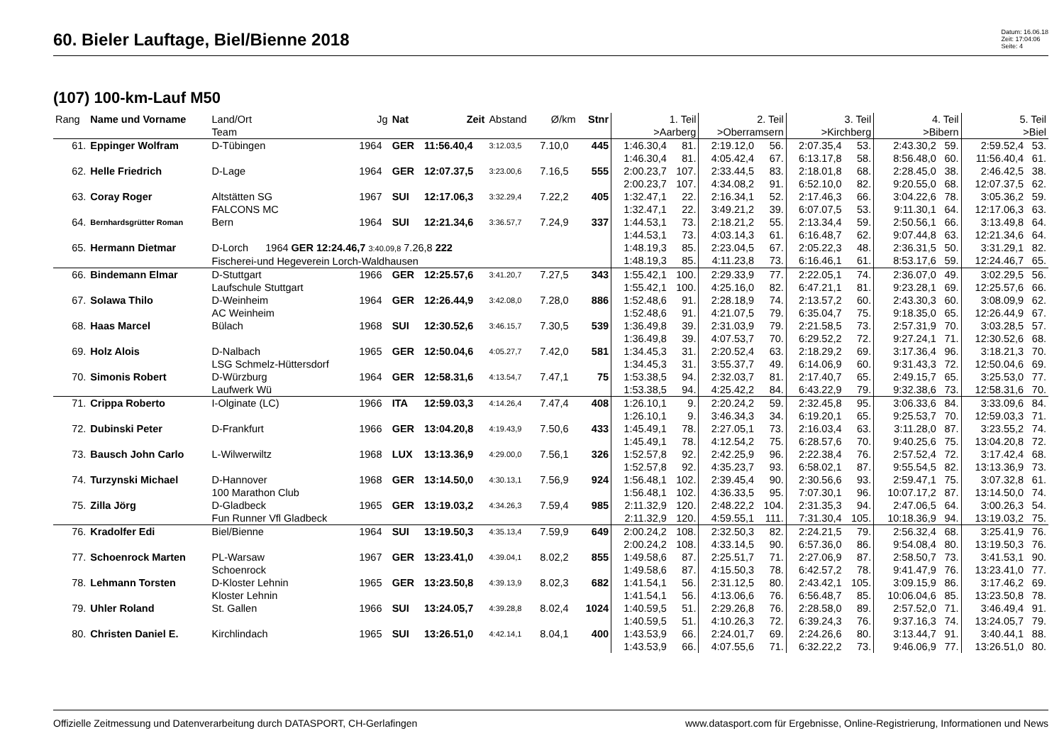60. Bieler Lauftage, Biel/Bienne 2018
Datum: 16.06.18
Zeit: 17:04:06
Seite: 4
(107) 100-km-Lauf M50
| Rang | Name und Vorname | Land/Ort Team | Jg | Nat | Zeit | Abstand | Ø/km | Stnr | 1. Teil >Aarberg | | 2. Teil >Oberramsern | | 3. Teil >Kirchberg | | 4. Teil >Bibern | | 5. Teil >Biel | |
| --- | --- | --- | --- | --- | --- | --- | --- | --- | --- | --- | --- | --- | --- | --- | --- | --- | --- | --- |
| 61. | Eppinger Wolfram | D-Tübingen | 1964 | GER | 11:56.40,4 | 3:12.03,5 | 7.10,0 | 445 | 1:46.30,4 1:46.30,4 | 81. 81. | 2:19.12,0 4:05.42,4 | 56. 67. | 2:07.35,4 6:13.17,8 | 53. 58. | 2:43.30,2 8:56.48,0 | 59. 60. | 2:59.52,4 11:56.40,4 | 53. 61. |
| 62. | Helle Friedrich | D-Lage | 1964 | GER | 12:07.37,5 | 3:23.00,6 | 7.16,5 | 555 | 2:00.23,7 2:00.23,7 | 107. 107. | 2:33.44,5 4:34.08,2 | 83. 91. | 2:18.01,8 6:52.10,0 | 68. 82. | 2:28.45,0 9:20.55,0 | 38. 68. | 2:46.42,5 12:07.37,5 | 38. 62. |
| 63. | Coray Roger | Altstätten SG FALCONS MC | 1967 | SUI | 12:17.06,3 | 3:32.29,4 | 7.22,2 | 405 | 1:32.47,1 1:32.47,1 | 22. 22. | 2:16.34,1 3:49.21,2 | 52. 39. | 2:17.46,3 6:07.07,5 | 66. 53. | 3:04.22,6 9:11.30,1 | 78. 64. | 3:05.36,2 12:17.06,3 | 59. 63. |
| 64. | Bernhardsgrütter Roman | Bern | 1964 | SUI | 12:21.34,6 | 3:36.57,7 | 7.24,9 | 337 | 1:44.53,1 1:44.53,1 | 73. 73. | 2:18.21,2 4:03.14,3 | 55. 61. | 2:13.34,4 6:16.48,7 | 59. 62. | 2:50.56,1 9:07.44,8 | 66. 63. | 3:13.49,8 12:21.34,6 | 64. 64. |
| 65. | Hermann Dietmar | D-Lorch 1964 GER 12:24.46,7 3:40.09,8 7.26,8 222 Fischerei-und Hegeverein Lorch-Waldhausen | | | | | | | 1:48.19,3 1:48.19,3 | 85. 85. | 2:23.04,5 4:11.23,8 | 67. 73. | 2:05.22,3 6:16.46,1 | 48. 61. | 2:36.31,5 8:53.17,6 | 50. 59. | 3:31.29,1 12:24.46,7 | 82. 65. |
| 66. | Bindemann Elmar | D-Stuttgart Laufschule Stuttgart | 1966 | GER | 12:25.57,6 | 3:41.20,7 | 7.27,5 | 343 | 1:55.42,1 1:55.42,1 | 100. 100. | 2:29.33,9 4:25.16,0 | 77. 82. | 2:22.05,1 6:47.21,1 | 74. 81. | 2:36.07,0 9:23.28,1 | 49. 69. | 3:02.29,5 12:25.57,6 | 56. 66. |
| 67. | Solawa Thilo | D-Weinheim AC Weinheim | 1964 | GER | 12:26.44,9 | 3:42.08,0 | 7.28,0 | 886 | 1:52.48,6 1:52.48,6 | 91. 91. | 2:28.18,9 4:21.07,5 | 74. 79. | 2:13.57,2 6:35.04,7 | 60. 75. | 2:43.30,3 9:18.35,0 | 60. 65. | 3:08.09,9 12:26.44,9 | 62. 67. |
| 68. | Haas Marcel | Bülach | 1968 | SUI | 12:30.52,6 | 3:46.15,7 | 7.30,5 | 539 | 1:36.49,8 1:36.49,8 | 39. 39. | 2:31.03,9 4:07.53,7 | 79. 70. | 2:21.58,5 6:29.52,2 | 73. 72. | 2:57.31,9 9:27.24,1 | 70. 71. | 3:03.28,5 12:30.52,6 | 57. 68. |
| 69. | Holz Alois | D-Nalbach LSG Schmelz-Hüttersdorf | 1965 | GER | 12:50.04,6 | 4:05.27,7 | 7.42,0 | 581 | 1:34.45,3 1:34.45,3 | 31. 31. | 2:20.52,4 3:55.37,7 | 63. 49. | 2:18.29,2 6:14.06,9 | 69. 60. | 3:17.36,4 9:31.43,3 | 96. 72. | 3:18.21,3 12:50.04,6 | 70. 69. |
| 70. | Simonis Robert | D-Würzburg Laufwerk Wü | 1964 | GER | 12:58.31,6 | 4:13.54,7 | 7.47,1 | 75 | 1:53.38,5 1:53.38,5 | 94. 94. | 2:32.03,7 4:25.42,2 | 81. 84. | 2:17.40,7 6:43.22,9 | 65. 79. | 2:49.15,7 9:32.38,6 | 65. 73. | 3:25.53,0 12:58.31,6 | 77. 70. |
| 71. | Crippa Roberto | I-Olginate (LC) | 1966 | ITA | 12:59.03,3 | 4:14.26,4 | 7.47,4 | 408 | 1:26.10,1 1:26.10,1 | 9. 9. | 2:20.24,2 3:46.34,3 | 59. 34. | 2:32.45,8 6:19.20,1 | 95. 65. | 3:06.33,6 9:25.53,7 | 84. 70. | 3:33.09,6 12:59.03,3 | 84. 71. |
| 72. | Dubinski Peter | D-Frankfurt | 1966 | GER | 13:04.20,8 | 4:19.43,9 | 7.50,6 | 433 | 1:45.49,1 1:45.49,1 | 78. 78. | 2:27.05,1 4:12.54,2 | 73. 75. | 2:16.03,4 6:28.57,6 | 63. 70. | 3:11.28,0 9:40.25,6 | 87. 75. | 3:23.55,2 13:04.20,8 | 74. 72. |
| 73. | Bausch John Carlo | L-Wilwerwiltz | 1968 | LUX | 13:13.36,9 | 4:29.00,0 | 7.56,1 | 326 | 1:52.57,8 1:52.57,8 | 92. 92. | 2:42.25,9 4:35.23,7 | 96. 93. | 2:22.38,4 6:58.02,1 | 76. 87. | 2:57.52,4 9:55.54,5 | 72. 82. | 3:17.42,4 13:13.36,9 | 68. 73. |
| 74. | Turzynski Michael | D-Hannover 100 Marathon Club | 1968 | GER | 13:14.50,0 | 4:30.13,1 | 7.56,9 | 924 | 1:56.48,1 1:56.48,1 | 102. 102. | 2:39.45,4 4:36.33,5 | 90. 95. | 2:30.56,6 7:07.30,1 | 93. 96. | 2:59.47,1 10:07.17,2 | 75. 87. | 3:07.32,8 13:14.50,0 | 61. 74. |
| 75. | Zilla Jörg | D-Gladbeck Fun Runner Vfl Gladbeck | 1965 | GER | 13:19.03,2 | 4:34.26,3 | 7.59,4 | 985 | 2:11.32,9 2:11.32,9 | 120. 120. | 2:48.22,2 4:59.55,1 | 104. 111. | 2:31.35,3 7:31.30,4 | 94. 105. | 2:47.06,5 10:18.36,9 | 64. 94. | 3:00.26,3 13:19.03,2 | 54. 75. |
| 76. | Kradolfer Edi | Biel/Bienne | 1964 | SUI | 13:19.50,3 | 4:35.13,4 | 7.59,9 | 649 | 2:00.24,2 2:00.24,2 | 108. 108. | 2:32.50,3 4:33.14,5 | 82. 90. | 2:24.21,5 6:57.36,0 | 79. 86. | 2:56.32,4 9:54.08,4 | 68. 80. | 3:25.41,9 13:19.50,3 | 76. 76. |
| 77. | Schoenrock Marten | PL-Warsaw Schoenrock | 1967 | GER | 13:23.41,0 | 4:39.04,1 | 8.02,2 | 855 | 1:49.58,6 1:49.58,6 | 87. 87. | 2:25.51,7 4:15.50,3 | 71. 78. | 2:27.06,9 6:42.57,2 | 87. 78. | 2:58.50,7 9:41.47,9 | 73. 76. | 3:41.53,1 13:23.41,0 | 90. 77. |
| 78. | Lehmann Torsten | D-Kloster Lehnin Kloster Lehnin | 1965 | GER | 13:23.50,8 | 4:39.13,9 | 8.02,3 | 682 | 1:41.54,1 1:41.54,1 | 56. 56. | 2:31.12,5 4:13.06,6 | 80. 76. | 2:43.42,1 6:56.48,7 | 105. 85. | 3:09.15,9 10:06.04,6 | 86. 85. | 3:17.46,2 13:23.50,8 | 69. 78. |
| 79. | Uhler Roland | St. Gallen | 1966 | SUI | 13:24.05,7 | 4:39.28,8 | 8.02,4 | 1024 | 1:40.59,5 1:40.59,5 | 51. 51. | 2:29.26,8 4:10.26,3 | 76. 72. | 2:28.58,0 6:39.24,3 | 89. 76. | 2:57.52,0 9:37.16,3 | 71. 74. | 3:46.49,4 13:24.05,7 | 91. 79. |
| 80. | Christen Daniel E. | Kirchlindach | 1965 | SUI | 13:26.51,0 | 4:42.14,1 | 8.04,1 | 400 | 1:43.53,9 1:43.53,9 | 66. 66. | 2:24.01,7 4:07.55,6 | 69. 71. | 2:24.26,6 6:32.22,2 | 80. 73. | 3:13.44,7 9:46.06,9 | 91. 77. | 3:40.44,1 13:26.51,0 | 88. 80. |
Offizielle Zeitmessung und Datenverarbeitung durch DATASPORT, CH-Gerlafingen www.datasport.com für Ergebnisse, Online-Registrierung, Informationen und News